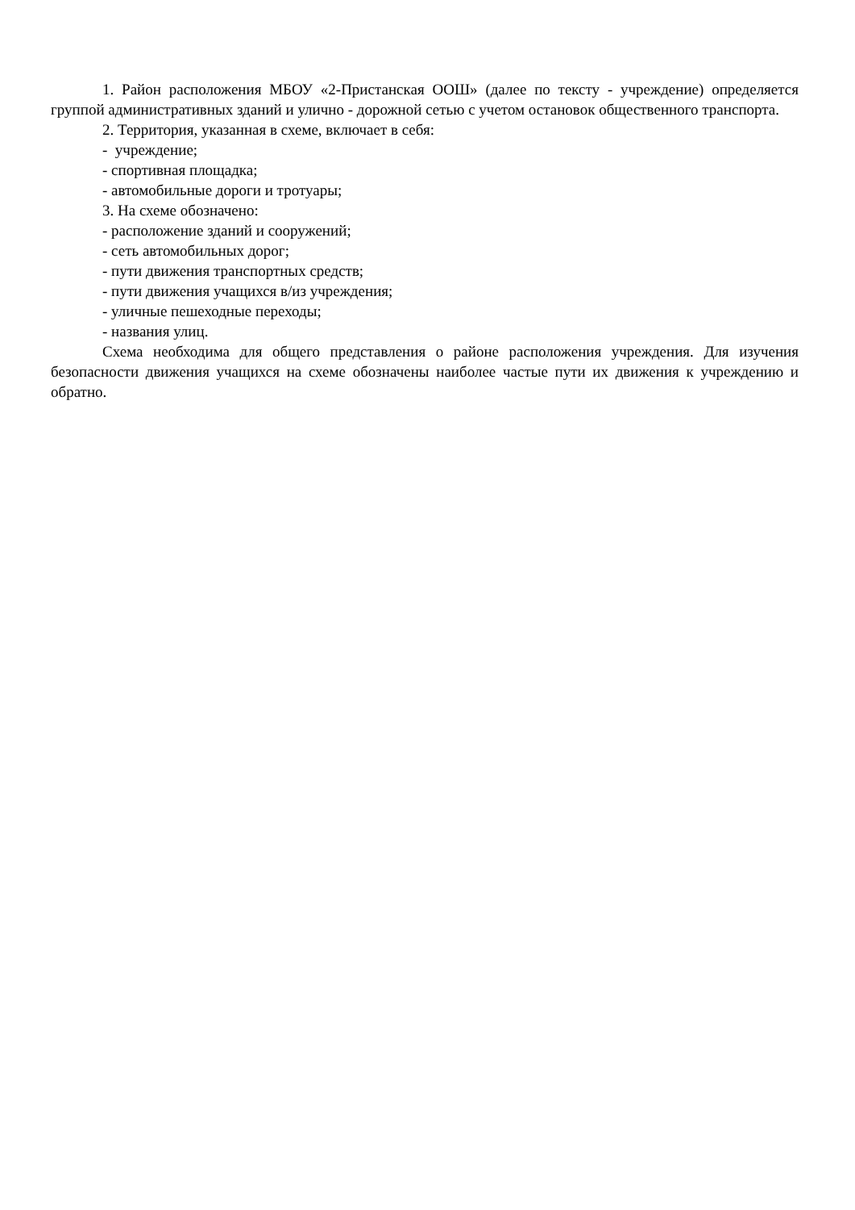1. Район расположения МБОУ «2-Пристанская ООШ» (далее по тексту - учреждение) определяется группой административных зданий и улично - дорожной сетью с учетом остановок общественного транспорта.
2. Территория, указанная в схеме, включает в себя:
- учреждение;
- спортивная площадка;
- автомобильные дороги и тротуары;
3. На схеме обозначено:
- расположение зданий и сооружений;
- сеть автомобильных дорог;
- пути движения транспортных средств;
- пути движения учащихся в/из учреждения;
- уличные пешеходные переходы;
- названия улиц.
Схема необходима для общего представления о районе расположения учреждения. Для изучения безопасности движения учащихся на схеме обозначены наиболее частые пути их движения к учреждению и обратно.